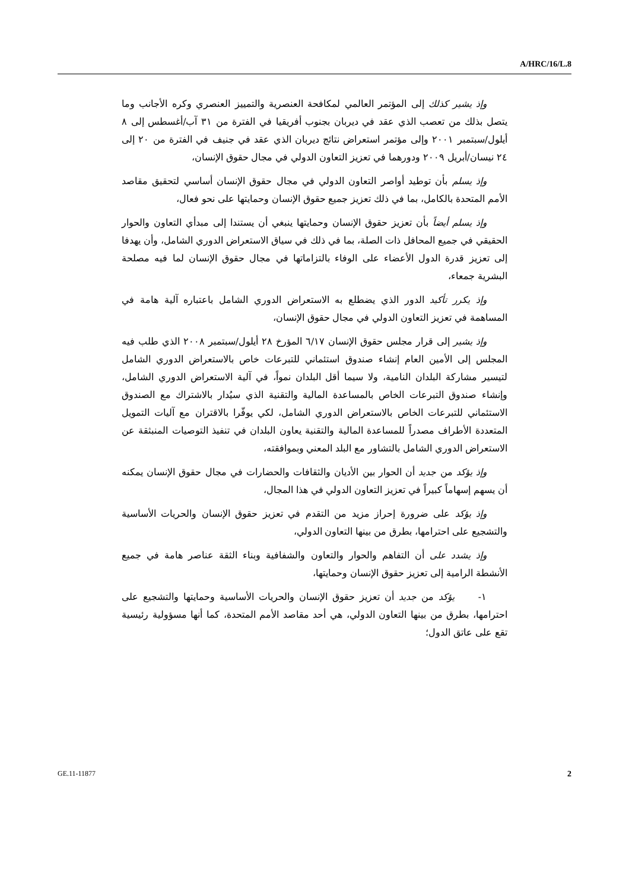A/HRC/16/L.8
وإذ يشير كذلك إلى المؤتمر العالمي لمكافحة العنصرية والتمييز العنصري وكره الأجانب وما يتصل بذلك من تعصب الذي عقد في ديربان بجنوب أفريقيا في الفترة من ٣١ آب/أغسطس إلى ٨ أيلول/سبتمبر ٢٠٠١ وإلى مؤتمر استعراض نتائج ديربان الذي عقد في جنيف في الفترة من ٢٠ إلى ٢٤ نيسان/أبريل ٢٠٠٩ ودورهما في تعزيز التعاون الدولي في مجال حقوق الإنسان،
وإذ يسلم بأن توطيد أواصر التعاون الدولي في مجال حقوق الإنسان أساسي لتحقيق مقاصد الأمم المتحدة بالكامل، بما في ذلك تعزيز جميع حقوق الإنسان وحمايتها على نحو فعال،
وإذ يسلم أيضاً بأن تعزيز حقوق الإنسان وحمايتها ينبغي أن يستندا إلى مبدأي التعاون والحوار الحقيقي في جميع المحافل ذات الصلة، بما في ذلك في سياق الاستعراض الدوري الشامل، وأن يهدفا إلى تعزيز قدرة الدول الأعضاء على الوفاء بالتزاماتها في مجال حقوق الإنسان لما فيه مصلحة البشرية جمعاء،
وإذ يكرر تأكيد الدور الذي يضطلع به الاستعراض الدوري الشامل باعتباره آلية هامة في المساهمة في تعزيز التعاون الدولي في مجال حقوق الإنسان،
وإذ يشير إلى قرار مجلس حقوق الإنسان ٦/١٧ المؤرخ ٢٨ أيلول/سبتمبر ٢٠٠٨ الذي طلب فيه المجلس إلى الأمين العام إنشاء صندوق استئماني للتبرعات خاص بالاستعراض الدوري الشامل لتيسير مشاركة البلدان النامية، ولا سيما أقل البلدان نمواً، في آلية الاستعراض الدوري الشامل، وإنشاء صندوق التبرعات الخاص بالمساعدة المالية والتقنية الذي سيُدار بالاشتراك مع الصندوق الاستئماني للتبرعات الخاص بالاستعراض الدوري الشامل، لكي يوفّرا بالاقتران مع آليات التمويل المتعددة الأطراف مصدراً للمساعدة المالية والتقنية يعاون البلدان في تنفيذ التوصيات المنبثقة عن الاستعراض الدوري الشامل بالتشاور مع البلد المعني وبموافقته،
وإذ يؤكد من جديد أن الحوار بين الأديان والثقافات والحضارات في مجال حقوق الإنسان يمكنه أن يسهم إسهاماً كبيراً في تعزيز التعاون الدولي في هذا المجال،
وإذ يؤكد على ضرورة إحراز مزيد من التقدم في تعزيز حقوق الإنسان والحريات الأساسية والتشجيع على احترامها، بطرق من بينها التعاون الدولي،
وإذ يشدد على أن التفاهم والحوار والتعاون والشفافية وبناء الثقة عناصر هامة في جميع الأنشطة الرامية إلى تعزيز حقوق الإنسان وحمايتها،
١- يؤكد من جديد أن تعزيز حقوق الإنسان والحريات الأساسية وحمايتها والتشجيع على احترامها، بطرق من بينها التعاون الدولي، هي أحد مقاصد الأمم المتحدة، كما أنها مسؤولية رئيسية تقع على عاتق الدول؛
GE.11-11877 2